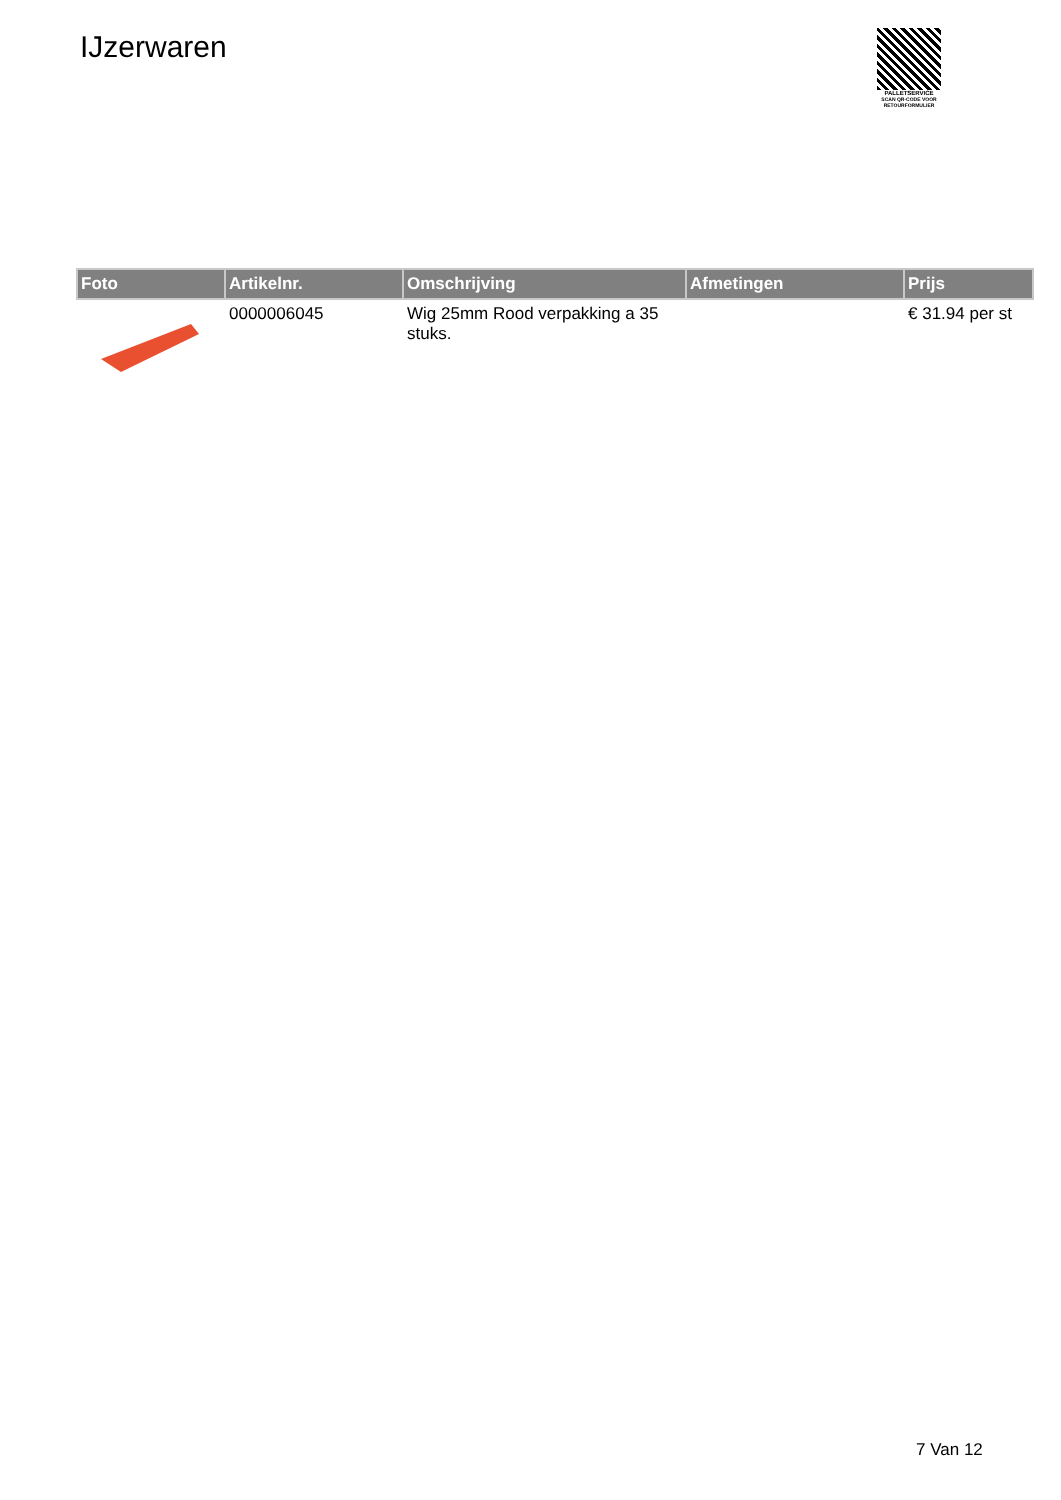IJzerwaren
PALLETSERVICE
SCAN QR-CODE VOOR
RETOURFORMULIER
| Foto | Artikelnr. | Omschrijving | Afmetingen | Prijs |
| --- | --- | --- | --- | --- |
| | 0000006045 | Wig 25mm Rood verpakking a 35 stuks. | | € 31.94 per st |
7 Van 12